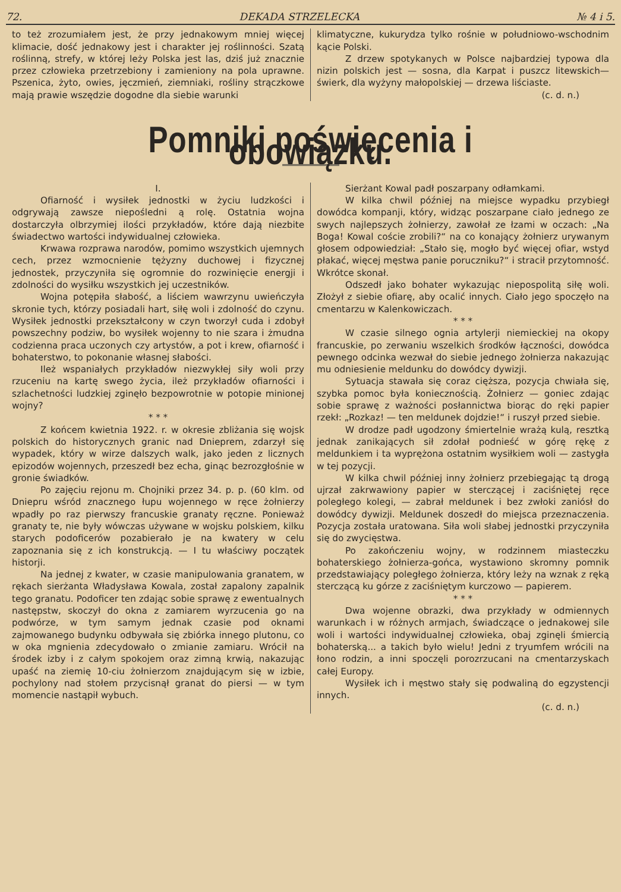72. DEKADA STRZELECKA № 4 i 5.
to też zrozumiałem jest, że przy jednakowym mniej więcej klimacie, dość jednakowy jest i charakter jej roślinności. Szatą roślinną, strefy, w której leży Polska jest las, dziś już znacznie przez człowieka przetrzebiony i zamieniony na pola uprawne. Pszenica, żyto, owies, jęczmień, ziemniaki, rośliny strączkowe mają prawie wszędzie dogodne dla siebie warunki
klimatyczne, kukurydza tylko rośnie w południowo-wschodnim kącie Polski.
Z drzew spotykanych w Polsce najbardziej typowa dla nizin polskich jest — sosna, dla Karpat i puszcz litewskich—świerk, dla wyżyny małopolskiej — drzewa liściaste.
(c. d. n.)
Pomniki poświęcenia i obowiązku.
I.
Ofiarność i wysiłek jednostki w życiu ludzkości i odgrywają zawsze niepośledni ą rolę. Ostatnia wojna dostarczyła olbrzymiej ilości przykładów, które dają niezbite świadectwo wartości indywidualnej człowieka.
Krwawa rozprawa narodów, pomimo wszystkich ujemnych cech, przez wzmocnienie tężyzny duchowej i fizycznej jednostek, przyczyniła się ogromnie do rozwinięcie energji i zdolności do wysiłku wszystkich jej uczestników.
Wojna potępiła słabość, a liściem wawrzynu uwieńczyła skronie tych, którzy posiadali hart, siłę woli i zdolność do czynu. Wysiłek jednostki przekształcony w czyn tworzył cuda i zdobył powszechny podziw, bo wysiłek wojenny to nie szara i żmudna codzienna praca uczonych czy artystów, a pot i krew, ofiarność i bohaterstwo, to pokonanie własnej słabości.
Ileż wspaniałych przykładów niezwykłej siły woli przy rzuceniu na kartę swego życia, ileż przykładów ofiarności i szlachetności ludzkiej zginęło bezpowrotnie w potopie minionej wojny?
* * *
Z końcem kwietnia 1922. r. w okresie zbliżania się wojsk polskich do historycznych granic nad Dnieprem, zdarzył się wypadek, który w wirze dalszych walk, jako jeden z licznych epizodów wojennych, przeszedł bez echa, ginąc bezrozgłośnie w gronie świadków.
Po zajęciu rejonu m. Chojniki przez 34. p. p. (60 klm. od Dniepru wśród znacznego łupu wojennego w ręce żołnierzy wpadły po raz pierwszy francuskie granaty ręczne. Ponieważ granaty te, nie były wówczas używane w wojsku polskiem, kilku starych podoficerów pozabierało je na kwatery w celu zapoznania się z ich konstrukcją. — I tu właściwy początek historji.
Na jednej z kwater, w czasie manipulowania granatem, w rękach sierżanta Władysława Kowala, został zapalony zapalnik tego granatu. Podoficer ten zdając sobie sprawę z ewentualnych następstw, skoczył do okna z zamiarem wyrzucenia go na podwórze, w tym samym jednak czasie pod oknami zajmowanego budynku odbywała się zbiórka innego plutonu, co w oka mgnienia zdecydowało o zmianie zamiaru. Wrócił na środek izby i z całym spokojem oraz zimną krwią, nakazując upaść na ziemię 10-ciu żołnierzom znajdującym się w izbie, pochylony nad stołem przycisnął granat do piersi — w tym momencie nastąpił wybuch.
Sierżant Kowal padł poszarpany odłamkami.
W kilka chwil później na miejsce wypadku przybiegł dowódca kompanji, który, widząc poszarpane ciało jednego ze swych najlepszych żołnierzy, zawołał ze łzami w oczach: „Na Boga! Kowal coście zrobili?“ na co konający żołnierz urywanym głosem odpowiedział: „Stało się, mogło być więcej ofiar, wstyd płakać, więcej męstwa panie poruczniku?“ i stracił przytomność. Wkrótce skonał.
Odszedł jako bohater wykazując niepospolitą siłę woli. Złożył z siebie ofiarę, aby ocalić innych. Ciało jego spoczęło na cmentarzu w Kalenkowiczach.
* * *
W czasie silnego ognia artylerji niemieckiej na okopy francuskie, po zerwaniu wszelkich środków łączności, dowódca pewnego odcinka wezwał do siebie jednego żołnierza nakazując mu odniesienie meldunku do dowódcy dywizji.
Sytuacja stawała się coraz cięższa, pozycja chwiała się, szybka pomoc była koniecznością. Żołnierz — goniec zdając sobie sprawę z ważności posłannictwa biorąc do ręki papier rzekł: „Rozkaz! — ten meldunek dojdzie!“ i ruszył przed siebie.
W drodze padł ugodzony śmiertelnie wrażą kulą, resztką jednak zanikających sił zdołał podnieść w górę rękę z meldunkiem i ta wyprężona ostatnim wysiłkiem woli — zastygła w tej pozycji.
W kilka chwil później inny żołnierz przebiegając tą drogą ujrzał zakrwawiony papier w sterczącej i zaciśniętej ręce poległego kolegi, — zabrał meldunek i bez zwłoki zaniósł do dowódcy dywizji. Meldunek doszedł do miejsca przeznaczenia. Pozycja została uratowana. Siła woli słabej jednostki przyczyniła się do zwycięstwa.
Po zakończeniu wojny, w rodzinnem miasteczku bohaterskiego żołnierza-gońca, wystawiono skromny pomnik przedstawiający poległego żołnierza, który leży na wznak z ręką sterczącą ku górze z zaciśniętym kurczowo — papierem.
* * *
Dwa wojenne obrazki, dwa przykłady w odmiennych warunkach i w różnych armjach, świadczące o jednakowej sile woli i wartości indywidualnej człowieka, obaj zginęli śmiercią bohaterską... a takich było wielu! Jedni z tryumfem wrócili na łono rodzin, a inni spoczęli porozrzucani na cmentarzyskach całej Europy.
Wysiłek ich i męstwo stały się podwaliną do egzystencji innych.
(c. d. n.)